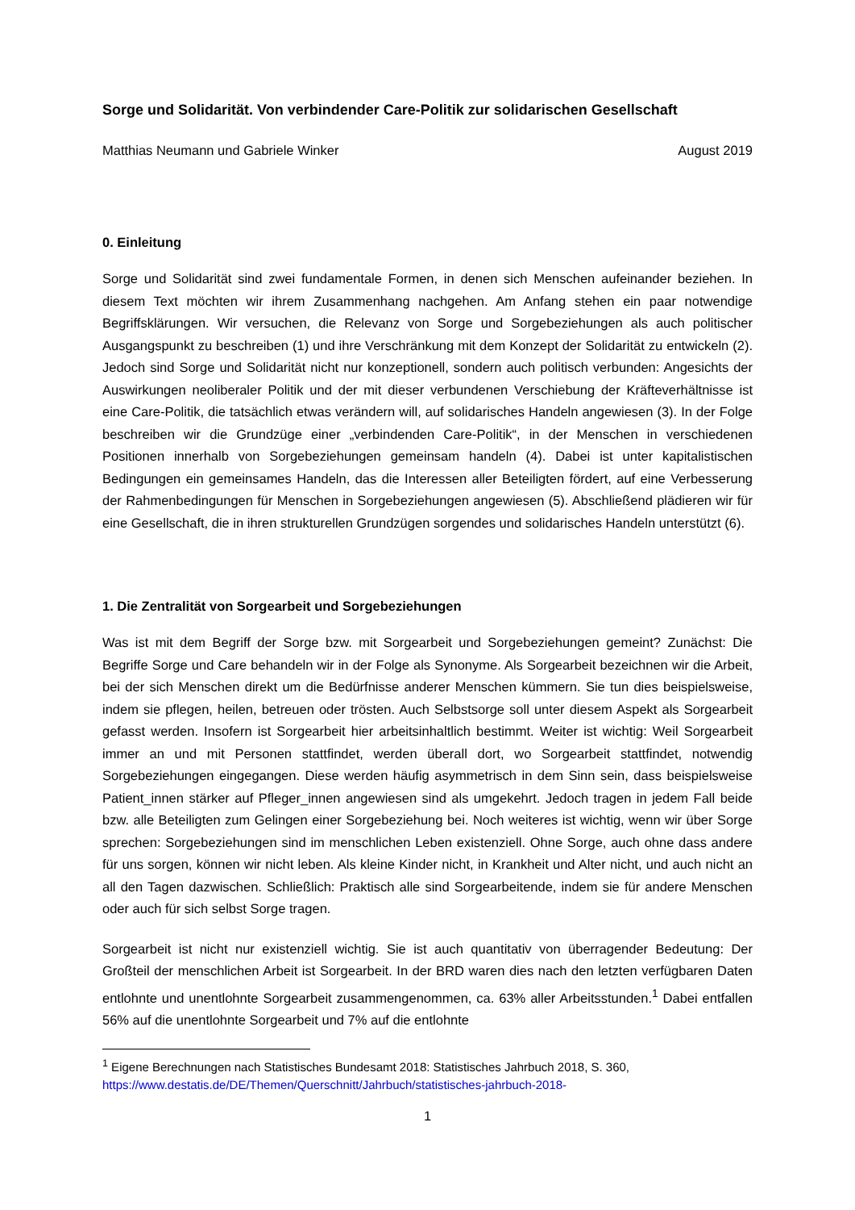Sorge und Solidarität. Von verbindender Care-Politik zur solidarischen Gesellschaft
Matthias Neumann und Gabriele Winker August 2019
0. Einleitung
Sorge und Solidarität sind zwei fundamentale Formen, in denen sich Menschen aufeinander beziehen. In diesem Text möchten wir ihrem Zusammenhang nachgehen. Am Anfang stehen ein paar notwendige Begriffsklärungen. Wir versuchen, die Relevanz von Sorge und Sorgebeziehungen als auch politischer Ausgangspunkt zu beschreiben (1) und ihre Verschränkung mit dem Konzept der Solidarität zu entwickeln (2). Jedoch sind Sorge und Solidarität nicht nur konzeptionell, sondern auch politisch verbunden: Angesichts der Auswirkungen neoliberaler Politik und der mit dieser verbundenen Verschiebung der Kräfteverhältnisse ist eine Care-Politik, die tatsächlich etwas verändern will, auf solidarisches Handeln angewiesen (3). In der Folge beschreiben wir die Grundzüge einer „verbindenden Care-Politik“, in der Menschen in verschiedenen Positionen innerhalb von Sorgebeziehungen gemeinsam handeln (4). Dabei ist unter kapitalistischen Bedingungen ein gemeinsames Handeln, das die Interessen aller Beteiligten fördert, auf eine Verbesserung der Rahmenbedingungen für Menschen in Sorgebeziehungen angewiesen (5). Abschließend plädieren wir für eine Gesellschaft, die in ihren strukturellen Grundzügen sorgendes und solidarisches Handeln unterstützt (6).
1. Die Zentralität von Sorgearbeit und Sorgebeziehungen
Was ist mit dem Begriff der Sorge bzw. mit Sorgearbeit und Sorgebeziehungen gemeint? Zunächst: Die Begriffe Sorge und Care behandeln wir in der Folge als Synonyme. Als Sorgearbeit bezeichnen wir die Arbeit, bei der sich Menschen direkt um die Bedürfnisse anderer Menschen kümmern. Sie tun dies beispielsweise, indem sie pflegen, heilen, betreuen oder trösten. Auch Selbstsorge soll unter diesem Aspekt als Sorgearbeit gefasst werden. Insofern ist Sorgearbeit hier arbeitsinhaltlich bestimmt. Weiter ist wichtig: Weil Sorgearbeit immer an und mit Personen stattfindet, werden überall dort, wo Sorgearbeit stattfindet, notwendig Sorgebeziehungen eingegangen. Diese werden häufig asymmetrisch in dem Sinn sein, dass beispielsweise Patient_innen stärker auf Pfleger_innen angewiesen sind als umgekehrt. Jedoch tragen in jedem Fall beide bzw. alle Beteiligten zum Gelingen einer Sorgebeziehung bei. Noch weiteres ist wichtig, wenn wir über Sorge sprechen: Sorgebeziehungen sind im menschlichen Leben existenziell. Ohne Sorge, auch ohne dass andere für uns sorgen, können wir nicht leben. Als kleine Kinder nicht, in Krankheit und Alter nicht, und auch nicht an all den Tagen dazwischen. Schließlich: Praktisch alle sind Sorgearbeitende, indem sie für andere Menschen oder auch für sich selbst Sorge tragen.
Sorgearbeit ist nicht nur existenziell wichtig. Sie ist auch quantitativ von überragender Bedeutung: Der Großteil der menschlichen Arbeit ist Sorgearbeit. In der BRD waren dies nach den letzten verfügbaren Daten entlohnte und unentlohnte Sorgearbeit zusammengenommen, ca. 63% aller Arbeitsstunden.<sup>1</sup> Dabei entfallen 56% auf die unentlohnte Sorgearbeit und 7% auf die entlohnte
<sup>1</sup> Eigene Berechnungen nach Statistisches Bundesamt 2018: Statistisches Jahrbuch 2018, S. 360,
https://www.destatis.de/DE/Themen/Querschnitt/Jahrbuch/statistisches-jahrbuch-2018-
1